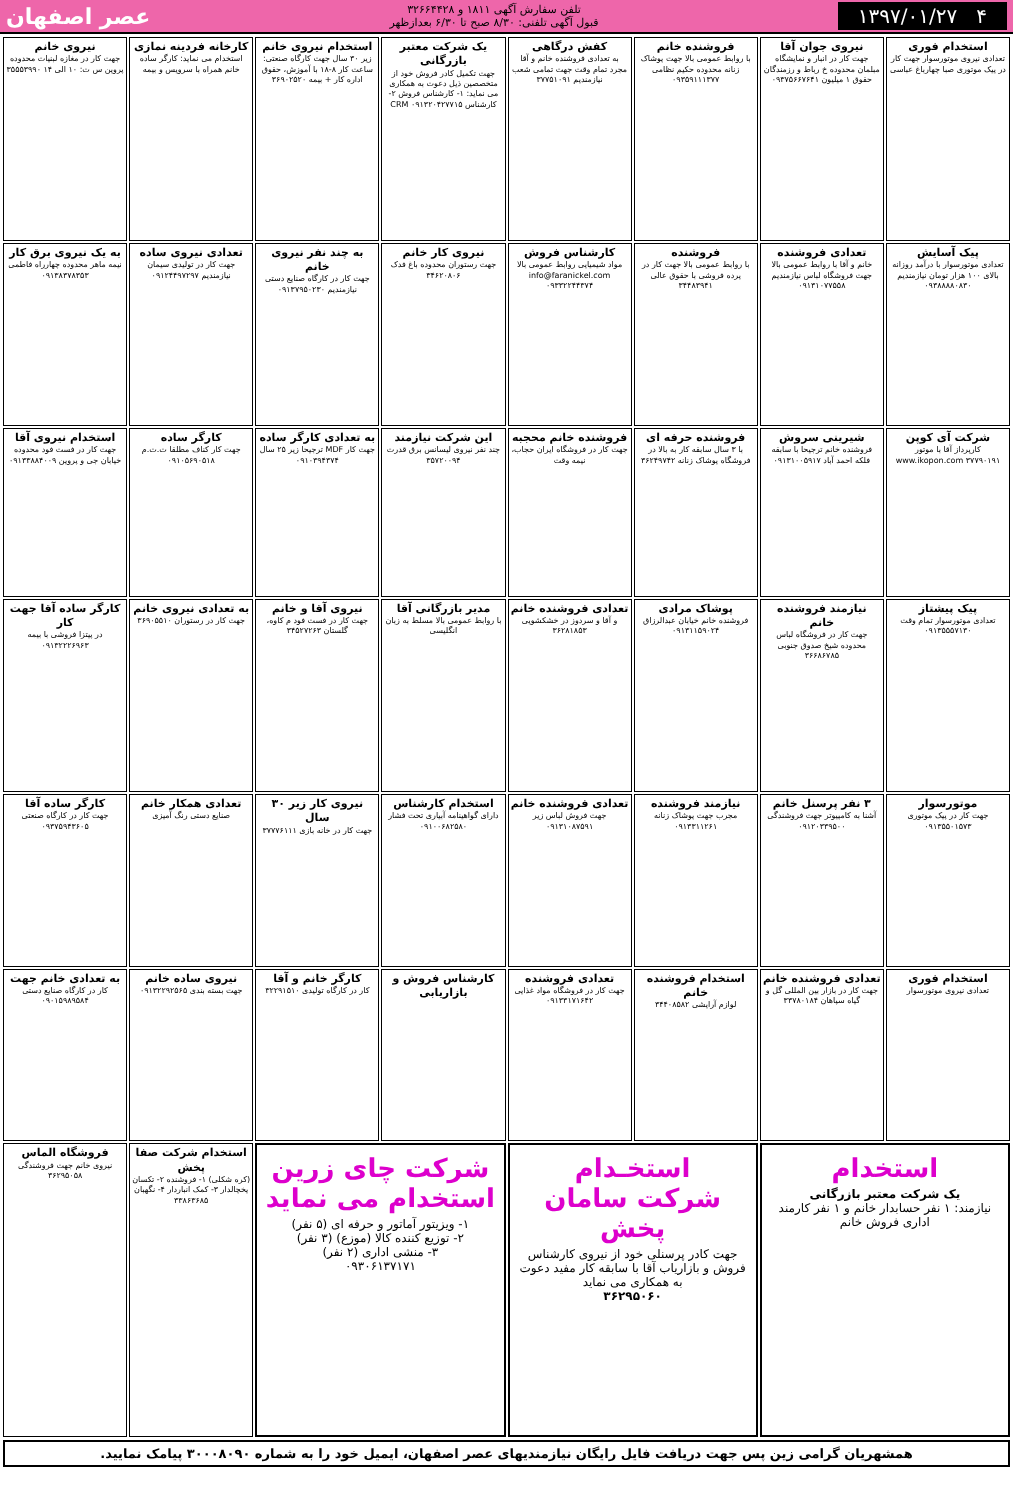۴ ۱۳۹۷/۰۱/۲۷
تلفن سفارش آگهی ۱۸۱۱ و ۳۲۶۶۴۴۲۸
قبول آگهی تلفنی: ۸/۳۰ صبح تا ۶/۳۰ بعدازظهر
عصر اصفهان
استخدام فوری
تعدادی نیروی موتورسوار جهت کار در پیک موتوری صبا چهارباغ عباسی
نیروی جوان آقا
جهت کار در انبار و نمایشگاه مبلمان محدوده خ رباط و رزمندگان حقوق ۱ میلیون ۰۹۳۷۵۶۶۷۶۴۱
فروشنده خانم
با روابط عمومی بالا جهت پوشاک زنانه محدوده حکیم نظامی ۰۹۳۵۹۱۱۱۳۷۷
کفش درگاهی
به تعدادی فروشنده خانم و آقا مجرد تمام وقت جهت تمامی شعب نیازمندیم ۳۷۷۵۱۰۹۱
یک شرکت معتبر بازرگانی
جهت تکمیل کادر فروش خود از متخصصین ذیل دعوت به همکاری می نماید: ۱- کارشناس فروش ۲- کارشناس CRM ۰۹۱۳۲۰۴۲۷۷۱۵
استخدام نیروی خانم
زیر ۳۰ سال جهت کارگاه صنعتی: ساعت کار ۸-۱۸ با آموزش، حقوق اداره کار + بیمه ۳۶۹۰۲۵۲۰
کارخانه فردینه نمازی
استخدام می نماید: کارگر ساده خانم همراه با سرویس و بیمه
نیروی خانم
جهت کار در مغازه لبنیات محدوده پروین س ت: ۱۰ الی ۱۴ ۳۵۵۵۳۹۹۰
پیک آسایش
تعدادی موتورسوار با درآمد روزانه بالای ۱۰۰ هزار تومان نیازمندیم ۰۹۳۸۸۸۸۰۸۳۰
تعدادی فروشنده
خانم و آقا با روابط عمومی بالا جهت فروشگاه لباس نیازمندیم ۰۹۱۳۱۰۷۷۵۵۸
فروشنده
با روابط عمومی بالا جهت کار در پرده فروشی با حقوق عالی ۳۴۴۸۳۹۴۱
کارشناس فروش
مواد شیمیایی روابط عمومی بالا info@faranickel.com ۰۹۳۳۲۲۴۴۳۷۴
نیروی کار خانم
جهت رستوران محدوده باغ فدک ۳۴۶۲۰۸۰۶
به چند نفر نیروی خانم
جهت کار در کارگاه صنایع دستی نیازمندیم ۰۹۱۳۷۹۵۰۲۳۰
تعدادی نیروی ساده
جهت کار در تولیدی سیمان نیازمندیم ۰۹۱۲۴۴۹۷۲۹۷
به یک نیروی برق کار
نیمه ماهر محدوده چهارراه فاطمی ۰۹۱۳۸۳۷۸۳۵۳
شرکت آی کوپن
کارپرداز آقا با موتور www.ikopon.com ۳۷۷۹۰۱۹۱
شیرینی سروش
فروشنده خانم ترجیحا با سابقه فلکه احمد آباد ۰۹۱۳۱۰۰۵۹۱۷
فروشنده حرفه ای
با ۳ سال سابقه کار به بالا در فروشگاه پوشاک زنانه ۳۶۲۴۹۷۴۲
فروشنده خانم محجبه
جهت کار در فروشگاه ایران حجاب، نیمه وقت
این شرکت نیازمند
چند نفر نیروی لیسانس برق قدرت ۳۵۷۲۰۰۹۴
به تعدادی کارگر ساده
جهت کار MDF ترجیحا زیر ۲۵ سال ۰۹۱۰۳۹۴۳۷۴
کارگر ساده
جهت کار کناف مطلقا ت.ت.م ۰۹۱۰۵۶۹۰۵۱۸
استخدام نیروی آقا
جهت کار در فست فود محدوده خیابان جی و پروین ۰۹۱۳۳۸۸۴۰۰۹
پیک پیشتاز
تعدادی موتورسوار تمام وقت ۰۹۱۳۵۵۵۷۱۳۰
نیازمند فروشنده خانم
جهت کار در فروشگاه لباس محدوده شیخ صدوق جنوبی ۳۶۶۸۶۷۸۵
پوشاک مرادی
فروشنده خانم خیابان عبدالرزاق ۰۹۱۳۱۱۵۹۰۲۴
تعدادی فروشنده خانم
و آقا و سردوز در خشکشویی ۳۶۲۸۱۸۵۳
مدیر بازرگانی آقا
با روابط عمومی بالا مسلط به زبان انگلیسی
نیروی آقا و خانم
جهت کار در فست فود م کاوه، گلستان ۳۴۵۲۷۲۶۳
به تعدادی نیروی خانم
جهت کار در رستوران ۳۶۹۰۵۵۱۰
کارگر ساده آقا جهت کار
در پیتزا فروشی با بیمه ۰۹۱۳۲۲۲۶۹۶۳
موتورسوار
جهت کار در پیک موتوری ۰۹۱۳۵۵۰۱۵۷۳
۳ نفر پرسنل خانم
آشنا به کامپیوتر جهت فروشندگی ۰۹۱۲۰۳۳۹۵۰۰
نیازمند فروشنده
مجرب جهت پوشاک زنانه ۰۹۱۳۳۱۱۲۶۱
تعدادی فروشنده خانم
جهت فروش لباس زیر ۰۹۱۳۱۰۸۷۵۹۱
استخدام کارشناس
دارای گواهینامه آبیاری تحت فشار ۰۹۱۰۰۶۸۲۵۸۰
نیروی کار زیر ۳۰ سال
جهت کار در خانه بازی ۳۷۷۷۶۱۱۱
تعدادی همکار خانم
صنایع دستی رنگ آمیزی
کارگر ساده آقا
جهت کار در کارگاه صنعتی ۰۹۳۷۵۹۴۳۶۰۵
استخدام فوری
تعدادی نیروی موتورسوار
تعدادی فروشنده خانم
جهت کار در بازار بین المللی گل و گیاه سپاهان ۳۳۷۸۰۱۸۴
استخدام فروشنده خانم
لوازم آرایشی ۳۴۴۰۸۵۸۲
تعدادی فروشنده
جهت کار در فروشگاه مواد غذایی ۰۹۱۳۳۱۷۱۶۴۲
کارشناس فروش و بازاریابی
کارگر خانم و آقا
کار در کارگاه تولیدی ۳۲۲۹۱۵۱۰
نیروی ساده خانم
جهت بسته بندی ۰۹۱۳۲۲۹۲۵۶۵
به تعدادی خانم جهت
کار در کارگاه صنایع دستی ۰۹۰۱۵۹۸۹۵۸۴
استخدام
یک شرکت معتبر بازرگانی
نیازمند: ۱ نفر حسابدار خانم و ۱ نفر کارمند اداری فروش خانم
استخـدام
شرکت سامان پخش
جهت کادر پرسنلی خود از نیروی کارشناس فروش و بازاریاب آقا با سابقه کار مفید دعوت به همکاری می نماید
۳۶۲۹۵۰۶۰
شرکت چای زرین استخدام می نماید
۱- ویزیتور آماتور و حرفه ای (۵ نفر)
۲- توزیع کننده کالا (موزع) (۳ نفر)
۳- منشی اداری (۲ نفر)
۰۹۳۰۶۱۳۷۱۷۱
استخدام شرکت صفا پخش
(کره شکلی) ۱- فروشنده ۲- تکسان یخچالدار ۳- کمک انباردار ۴- نگهبان ۳۳۸۶۳۶۸۵
فروشگاه الماس
نیروی خانم جهت فروشندگی ۳۶۲۹۵۰۵۸
همشهریان گرامی زین پس جهت دریافت فایل رایگان نیازمندیهای عصر اصفهان، ایمیل خود را به شماره ۳۰۰۰۸۰۹۰ پیامک نمایید.